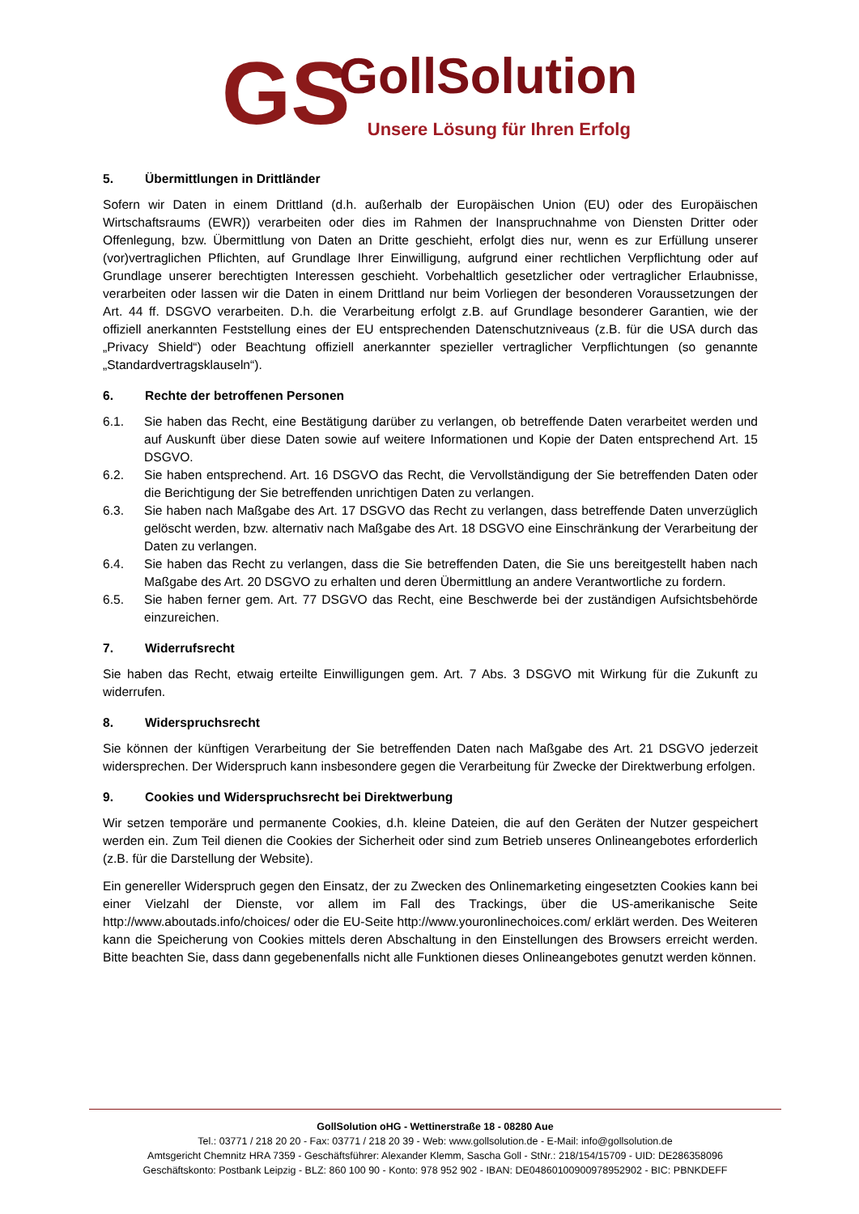GS
GollSolution
Unsere Lösung für Ihren Erfolg
5. Übermittlungen in Drittländer
Sofern wir Daten in einem Drittland (d.h. außerhalb der Europäischen Union (EU) oder des Europäischen Wirtschaftsraums (EWR)) verarbeiten oder dies im Rahmen der Inanspruchnahme von Diensten Dritter oder Offenlegung, bzw. Übermittlung von Daten an Dritte geschieht, erfolgt dies nur, wenn es zur Erfüllung unserer (vor)vertraglichen Pflichten, auf Grundlage Ihrer Einwilligung, aufgrund einer rechtlichen Verpflichtung oder auf Grundlage unserer berechtigten Interessen geschieht. Vorbehaltlich gesetzlicher oder vertraglicher Erlaubnisse, verarbeiten oder lassen wir die Daten in einem Drittland nur beim Vorliegen der besonderen Voraussetzungen der Art. 44 ff. DSGVO verarbeiten. D.h. die Verarbeitung erfolgt z.B. auf Grundlage besonderer Garantien, wie der offiziell anerkannten Feststellung eines der EU entsprechenden Datenschutzniveaus (z.B. für die USA durch das „Privacy Shield“) oder Beachtung offiziell anerkannter spezieller vertraglicher Verpflichtungen (so genannte „Standardvertragsklauseln“).
6. Rechte der betroffenen Personen
6.1. Sie haben das Recht, eine Bestätigung darüber zu verlangen, ob betreffende Daten verarbeitet werden und auf Auskunft über diese Daten sowie auf weitere Informationen und Kopie der Daten entsprechend Art. 15 DSGVO.
6.2. Sie haben entsprechend. Art. 16 DSGVO das Recht, die Vervollständigung der Sie betreffenden Daten oder die Berichtigung der Sie betreffenden unrichtigen Daten zu verlangen.
6.3. Sie haben nach Maßgabe des Art. 17 DSGVO das Recht zu verlangen, dass betreffende Daten unverzüglich gelöscht werden, bzw. alternativ nach Maßgabe des Art. 18 DSGVO eine Einschränkung der Verarbeitung der Daten zu verlangen.
6.4. Sie haben das Recht zu verlangen, dass die Sie betreffenden Daten, die Sie uns bereitgestellt haben nach Maßgabe des Art. 20 DSGVO zu erhalten und deren Übermittlung an andere Verantwortliche zu fordern.
6.5. Sie haben ferner gem. Art. 77 DSGVO das Recht, eine Beschwerde bei der zuständigen Aufsichtsbehörde einzureichen.
7. Widerrufsrecht
Sie haben das Recht, etwaig erteilte Einwilligungen gem. Art. 7 Abs. 3 DSGVO mit Wirkung für die Zukunft zu widerrufen.
8. Widerspruchsrecht
Sie können der künftigen Verarbeitung der Sie betreffenden Daten nach Maßgabe des Art. 21 DSGVO jederzeit widersprechen. Der Widerspruch kann insbesondere gegen die Verarbeitung für Zwecke der Direktwerbung erfolgen.
9. Cookies und Widerspruchsrecht bei Direktwerbung
Wir setzen temporäre und permanente Cookies, d.h. kleine Dateien, die auf den Geräten der Nutzer gespeichert werden ein. Zum Teil dienen die Cookies der Sicherheit oder sind zum Betrieb unseres Onlineangebotes erforderlich (z.B. für die Darstellung der Website).
Ein genereller Widerspruch gegen den Einsatz, der zu Zwecken des Onlinemarketing eingesetzten Cookies kann bei einer Vielzahl der Dienste, vor allem im Fall des Trackings, über die US-amerikanische Seite http://www.aboutads.info/choices/ oder die EU-Seite http://www.youronlinechoices.com/ erklärt werden. Des Weiteren kann die Speicherung von Cookies mittels deren Abschaltung in den Einstellungen des Browsers erreicht werden. Bitte beachten Sie, dass dann gegebenenfalls nicht alle Funktionen dieses Onlineangebotes genutzt werden können.
GollSolution oHG - Wettinerstraße 18 - 08280 Aue
Tel.: 03771 / 218 20 20 - Fax: 03771 / 218 20 39 - Web: www.gollsolution.de - E-Mail: info@gollsolution.de
Amtsgericht Chemnitz HRA 7359 - Geschäftsführer: Alexander Klemm, Sascha Goll - StNr.: 218/154/15709 - UID: DE286358096
Geschäftskonto: Postbank Leipzig - BLZ: 860 100 90 - Konto: 978 952 902 - IBAN: DE04860100900978952902 - BIC: PBNKDEFF